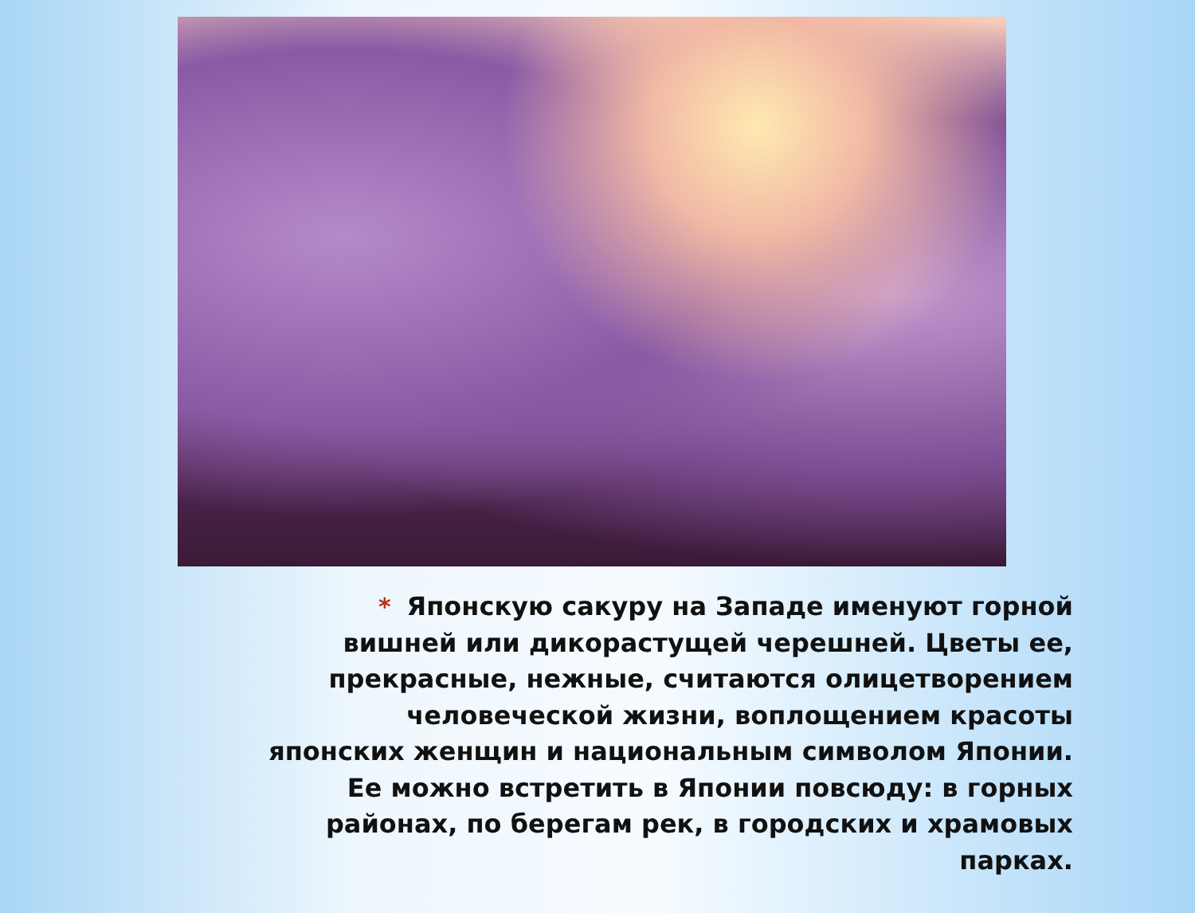* Японскую сакуру на Западе именуют горной вишней или дикорастущей черешней. Цветы ее, прекрасные, нежные, считаются олицетворением человеческой жизни, воплощением красоты японских женщин и национальным символом Японии. Ее можно встретить в Японии повсюду: в горных районах, по берегам рек, в городских и храмовых парках.